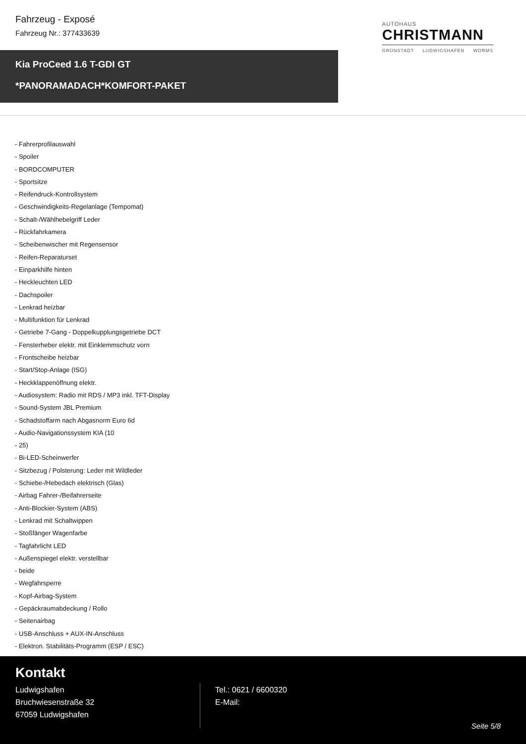Fahrzeug - Exposé
Fahrzeug Nr.: 377433639
AUTOHAUS
CHRISTMANN
GRÜNSTADT LUDWIGSHAFEN WORMS
Kia ProCeed 1.6 T-GDI GT
*PANORAMADACH*KOMFORT-PAKET
- Fahrerprofilauswahl
- Spoiler
- BORDCOMPUTER
- Sportsitze
- Reifendruck-Kontrollsystem
- Geschwindigkeits-Regelanlage (Tempomat)
- Schalt-/Wählhebelgriff Leder
- Rückfahrkamera
- Scheibenwischer mit Regensensor
- Reifen-Reparaturset
- Einparkhilfe hinten
- Heckleuchten LED
- Dachspoiler
- Lenkrad heizbar
- Multifunktion für Lenkrad
- Getriebe 7-Gang - Doppelkupplungsgetriebe DCT
- Fensterheber elektr. mit Einklemmschutz vorn
- Frontscheibe heizbar
- Start/Stop-Anlage (ISG)
- Heckklappenöffnung elektr.
- Audiosystem: Radio mit RDS / MP3 inkl. TFT-Display
- Sound-System JBL Premium
- Schadstoffarm nach Abgasnorm Euro 6d
- Audio-Navigationssystem KIA (10
- 25)
- Bi-LED-Scheinwerfer
- Sitzbezug / Polsterung: Leder mit Wildleder
- Schiebe-/Hebedach elektrisch (Glas)
- Airbag Fahrer-/Beifahrerseite
- Anti-Blockier-System (ABS)
- Lenkrad mit Schaltwippen
- Stoßfänger Wagenfarbe
- Tagfahrlicht LED
- Außenspiegel elektr. verstellbar
- beide
- Wegfahrsperre
- Kopf-Airbag-System
- Gepäckraumabdeckung / Rollo
- Seitenairbag
- USB-Anschluss + AUX-IN-Anschluss
- Elektron. Stabilitäts-Programm (ESP / ESC)
Kontakt
Ludwigshafen
Bruchwiesenstraße 32
67059 Ludwigshafen
Tel.: 0621 / 6600320
E-Mail:
Seite 5/8